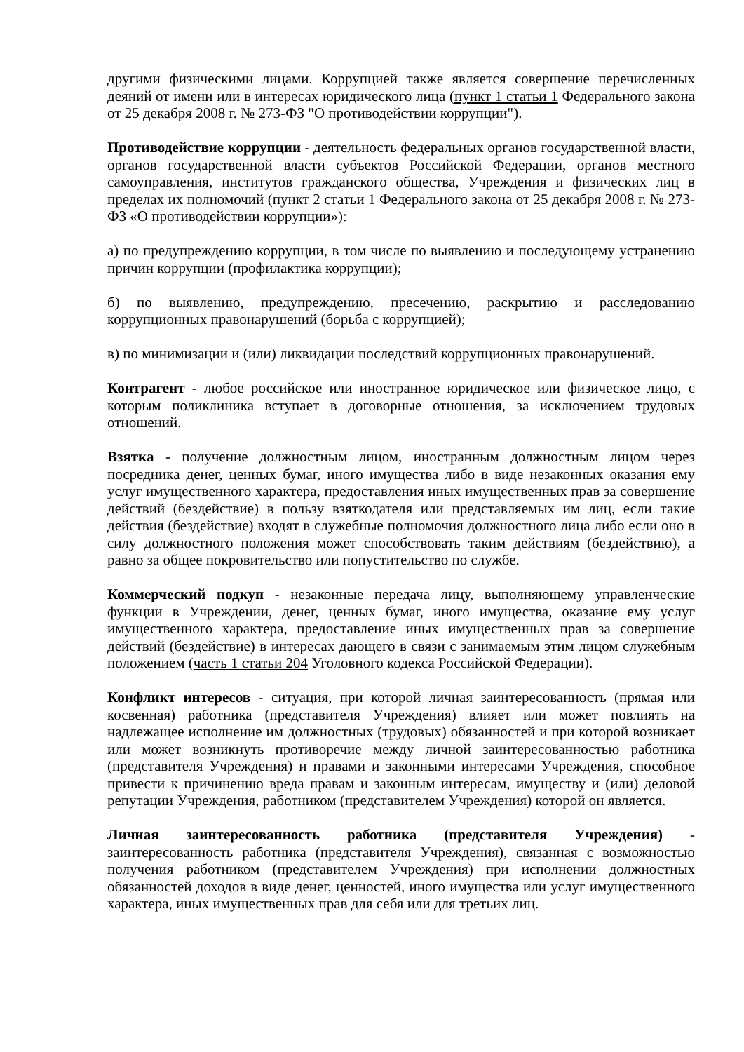другими физическими лицами. Коррупцией также является совершение перечисленных деяний от имени или в интересах юридического лица (пункт 1 статьи 1 Федерального закона от 25 декабря 2008 г. № 273-ФЗ "О противодействии коррупции").
Противодействие коррупции - деятельность федеральных органов государственной власти, органов государственной власти субъектов Российской Федерации, органов местного самоуправления, институтов гражданского общества, Учреждения и физических лиц в пределах их полномочий (пункт 2 статьи 1 Федерального закона от 25 декабря 2008 г. № 273-ФЗ «О противодействии коррупции»):
а) по предупреждению коррупции, в том числе по выявлению и последующему устранению причин коррупции (профилактика коррупции);
б) по выявлению, предупреждению, пресечению, раскрытию и расследованию коррупционных правонарушений (борьба с коррупцией);
в) по минимизации и (или) ликвидации последствий коррупционных правонарушений.
Контрагент - любое российское или иностранное юридическое или физическое лицо, с которым поликлиника вступает в договорные отношения, за исключением трудовых отношений.
Взятка - получение должностным лицом, иностранным должностным лицом через посредника денег, ценных бумаг, иного имущества либо в виде незаконных оказания ему услуг имущественного характера, предоставления иных имущественных прав за совершение действий (бездействие) в пользу взяткодателя или представляемых им лиц, если такие действия (бездействие) входят в служебные полномочия должностного лица либо если оно в силу должностного положения может способствовать таким действиям (бездействию), а равно за общее покровительство или попустительство по службе.
Коммерческий подкуп - незаконные передача лицу, выполняющему управленческие функции в Учреждении, денег, ценных бумаг, иного имущества, оказание ему услуг имущественного характера, предоставление иных имущественных прав за совершение действий (бездействие) в интересах дающего в связи с занимаемым этим лицом служебным положением (часть 1 статьи 204 Уголовного кодекса Российской Федерации).
Конфликт интересов - ситуация, при которой личная заинтересованность (прямая или косвенная) работника (представителя Учреждения) влияет или может повлиять на надлежащее исполнение им должностных (трудовых) обязанностей и при которой возникает или может возникнуть противоречие между личной заинтересованностью работника (представителя Учреждения) и правами и законными интересами Учреждения, способное привести к причинению вреда правам и законным интересам, имуществу и (или) деловой репутации Учреждения, работником (представителем Учреждения) которой он является.
Личная заинтересованность работника (представителя Учреждения) - заинтересованность работника (представителя Учреждения), связанная с возможностью получения работником (представителем Учреждения) при исполнении должностных обязанностей доходов в виде денег, ценностей, иного имущества или услуг имущественного характера, иных имущественных прав для себя или для третьих лиц.